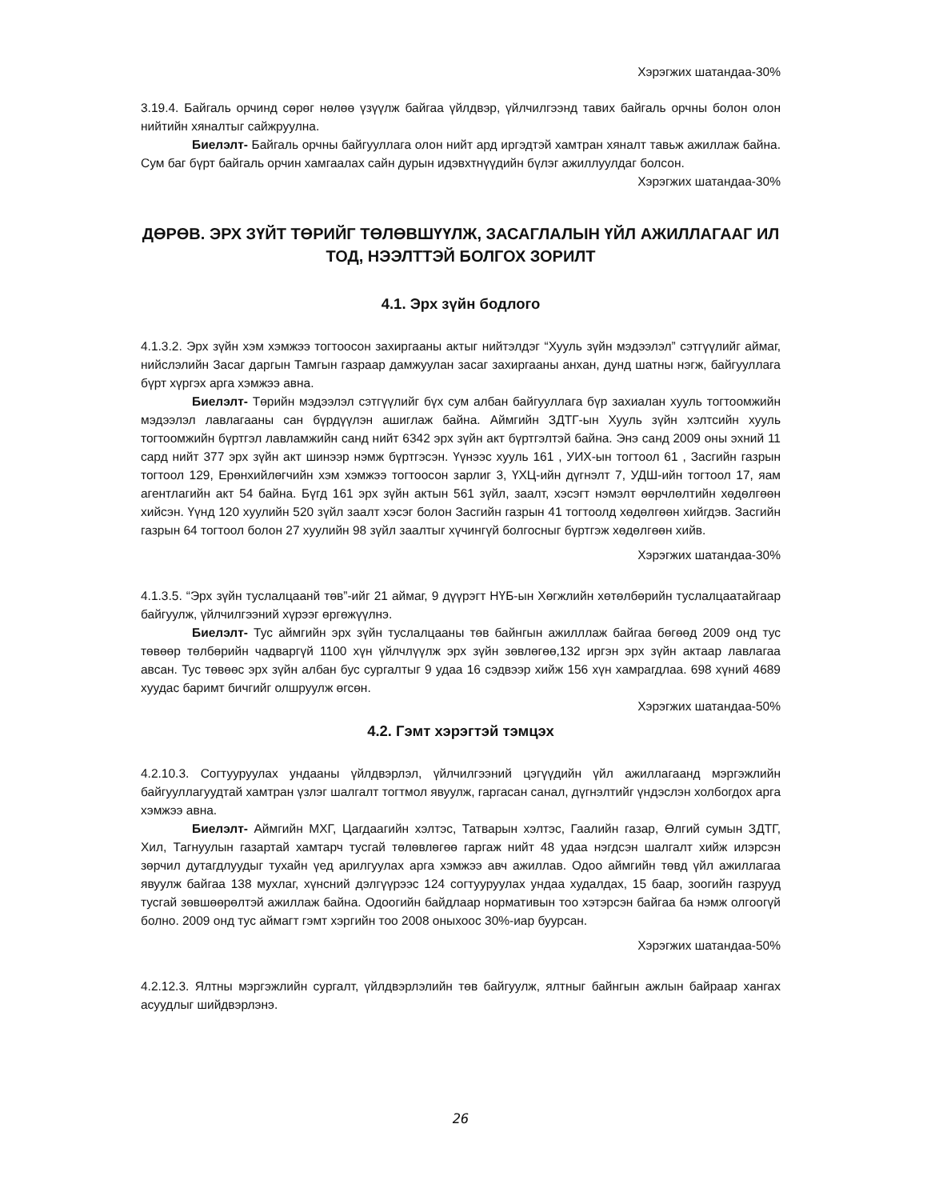Хэрэгжих шатандаа-30%
3.19.4. Байгаль орчинд сөрөг нөлөө үзүүлж байгаа үйлдвэр, үйлчилгээнд тавих байгаль орчны болон олон нийтийн хяналтыг сайжруулна.
Биелэлт- Байгаль орчны байгууллага олон нийт ард иргэдтэй хамтран хяналт тавьж ажиллаж байна. Сум баг бүрт байгаль орчин хамгаалах сайн дурын идэвхтнүүдийн бүлэг ажиллуулдаг болсон.
Хэрэгжих шатандаа-30%
ДӨРӨВ. ЭРХ ЗҮЙТ ТӨРИЙГ ТӨЛӨВШҮҮЛЖ, ЗАСАГЛАЛЫН ҮЙЛ АЖИЛЛАГААГ ИЛ ТОД, НЭЭЛТТЭЙ БОЛГОХ ЗОРИЛТ
4.1. Эрх зүйн бодлого
4.1.3.2. Эрх зүйн хэм хэмжээ тогтоосон захиргааны актыг нийтэлдэг “Хууль зүйн мэдээлэл” сэтгүүлийг аймаг, нийслэлийн Засаг даргын Тамгын газраар дамжуулан засаг захиргааны анхан, дунд шатны нэгж, байгууллага бүрт хүргэх арга хэмжээ авна.
Биелэлт- Төрийн мэдээлэл сэтгүүлийг бүх сум албан байгууллага бүр захиалан хууль тогтоомжийн мэдээлэл лавлагааны сан бүрдүүлэн ашиглаж байна. Аймгийн ЗДТГ-ын Хууль зүйн хэлтсийн хууль тогтоомжийн бүртгэл лавламжийн санд нийт 6342 эрх зүйн акт бүртгэлтэй байна. Энэ санд 2009 оны эхний 11 сард нийт 377 эрх зүйн акт шинээр нэмж бүртгэсэн. Үүнээс хууль 161 , УИХ-ын тогтоол 61 , Засгийн газрын тогтоол 129, Ерөнхийлөгчийн хэм хэмжээ тогтоосон зарлиг 3, ҮХЦ-ийн дүгнэлт 7, УДШ-ийн тогтоол 17, яам агентлагийн акт 54 байна. Бүгд 161 эрх зүйн актын 561 зүйл, заалт, хэсэгт нэмэлт өөрчлөлтийн хөдөлгөөн хийсэн. Үүнд 120 хуулийн 520 зүйл заалт хэсэг болон Засгийн газрын 41 тогтоолд хөдөлгөөн хийгдэв. Засгийн газрын 64 тогтоол болон 27 хуулийн 98 зүйл заалтыг хүчингүй болгосныг бүртгэж хөдөлгөөн хийв.
Хэрэгжих шатандаа-30%
4.1.3.5. “Эрх зүйн туслалцаанй төв”-ийг 21 аймаг, 9 дүүрэгт НҮБ-ын Хөгжлийн хөтөлбөрийн туслалцаатайгаар байгуулж, үйлчилгээний хүрээг өргөжүүлнэ.
Биелэлт- Тус аймгийн эрх зүйн туслалцааны төв байнгын ажилллаж байгаа бөгөөд 2009 онд тус төвөөр төлбөрийн чадваргүй 1100 хүн үйлчлүүлж эрх зүйн зөвлөгөө,132 иргэн эрх зүйн актаар лавлагаа авсан. Тус төвөөс эрх зүйн албан бус сургалтыг 9 удаа 16 сэдвээр хийж 156 хүн хамрагдлаа. 698 хүний 4689 хуудас баримт бичгийг олшруулж өгсөн.
Хэрэгжих шатандаа-50%
4.2. Гэмт хэрэгтэй тэмцэх
4.2.10.3. Согтууруулах ундааны үйлдвэрлэл, үйлчилгээний цэгүүдийн үйл ажиллагаанд мэргэжлийн байгууллагуудтай хамтран үзлэг шалгалт тогтмол явуулж, гаргасан санал, дүгнэлтийг үндэслэн холбогдох арга хэмжээ авна.
Биелэлт- Аймгийн МХГ, Цагдаагийн хэлтэс, Татварын хэлтэс, Гаалийн газар, Өлгий сумын ЗДТГ, Хил, Тагнуулын газартай хамтарч тусгай төлөвлөгөө гаргаж нийт 48 удаа нэгдсэн шалгалт хийж илэрсэн зөрчил дутагдлуудыг тухайн үед арилгуулах арга хэмжээ авч ажиллав. Одоо аймгийн төвд үйл ажиллагаа явуулж байгаа 138 мухлаг, хүнсний дэлгүүрээс 124 согтууруулах ундаа худалдах, 15 баар, зоогийн газрууд тусгай зөвшөөрөлтэй ажиллаж байна. Одоогийн байдлаар нормативын тоо хэтэрсэн байгаа ба нэмж олгоогүй болно. 2009 онд тус аймагт гэмт хэргийн тоо 2008 оныхоос 30%-иар буурсан.
Хэрэгжих шатандаа-50%
4.2.12.3. Ялтны мэргэжлийн сургалт, үйлдвэрлэлийн төв байгуулж, ялтныг байнгын ажлын байраар хангах асуудлыг шийдвэрлэнэ.
26